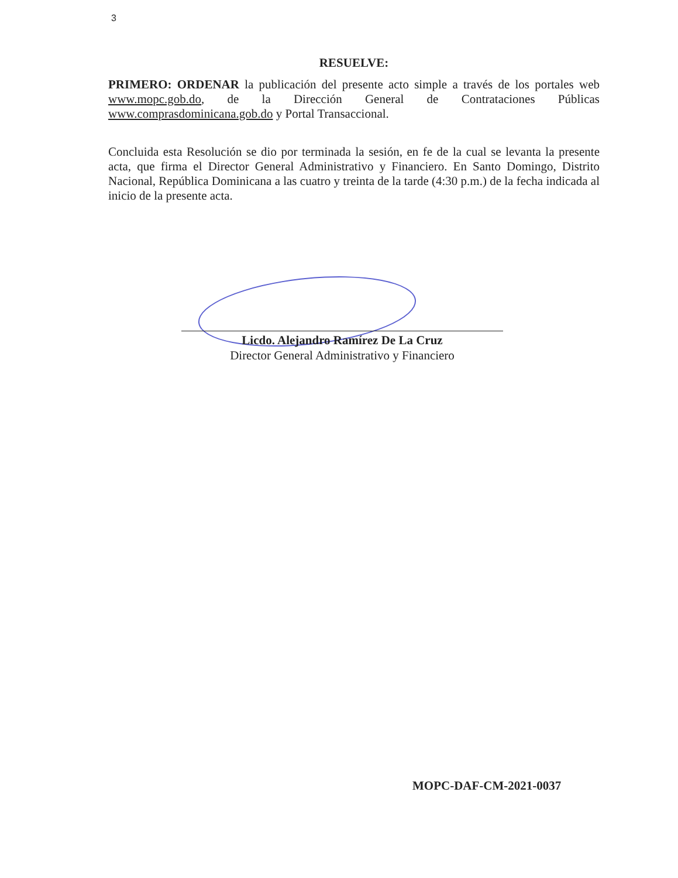3
RESUELVE:
PRIMERO: ORDENAR la publicación del presente acto simple a través de los portales web www.mopc.gob.do, de la Dirección General de Contrataciones Públicas www.comprasdominicana.gob.do y Portal Transaccional.
Concluida esta Resolución se dio por terminada la sesión, en fe de la cual se levanta la presente acta, que firma el Director General Administrativo y Financiero. En Santo Domingo, Distrito Nacional, República Dominicana a las cuatro y treinta de la tarde (4:30 p.m.) de la fecha indicada al inicio de la presente acta.
Licdo. Alejandro Ramírez De La Cruz
Director General Administrativo y Financiero
MOPC-DAF-CM-2021-0037